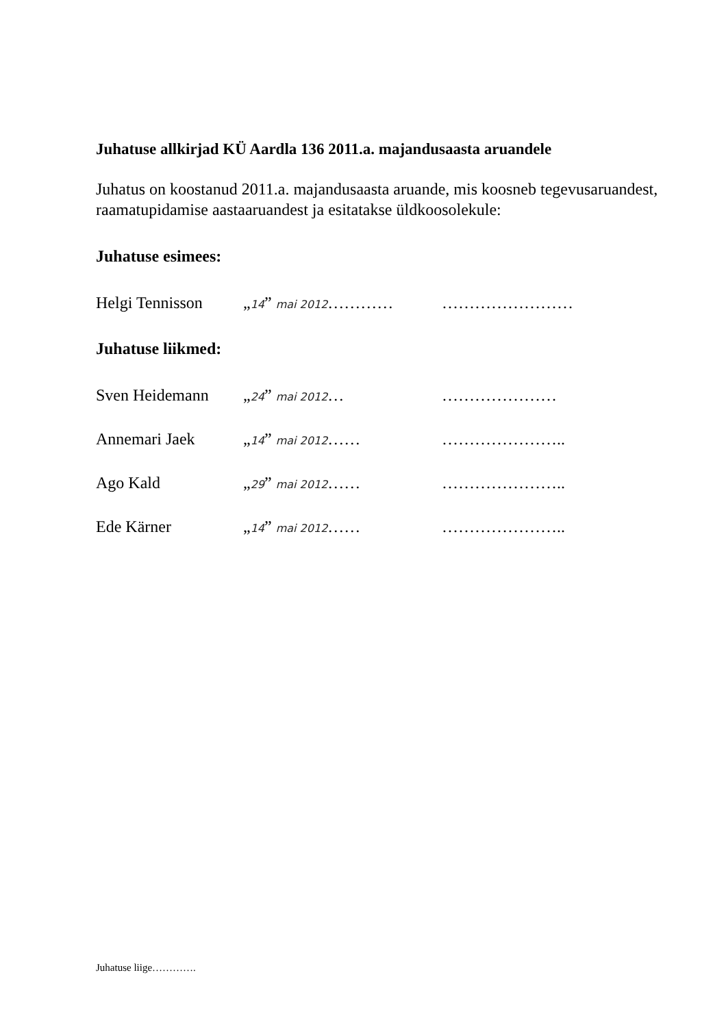Juhatuse allkirjad KÜ Aardla 136 2011.a. majandusaasta aruandele
Juhatus on koostanud 2011.a. majandusaasta aruande, mis koosneb tegevusaruandest, raamatupidamise aastaaruandest ja esitatakse üldkoosolekule:
Juhatuse esimees:
Helgi Tennisson „14” mai 2012………… ……………………
Juhatuse liikmed:
Sven Heidemann „24” mai 2012… …………………
Annemari Jaek „14” mai 2012…… …………………..
Ago Kald „29” mai 2012…… …………………..
Ede Kärner „14” mai 2012…… …………………..
Juhatuse liige………….